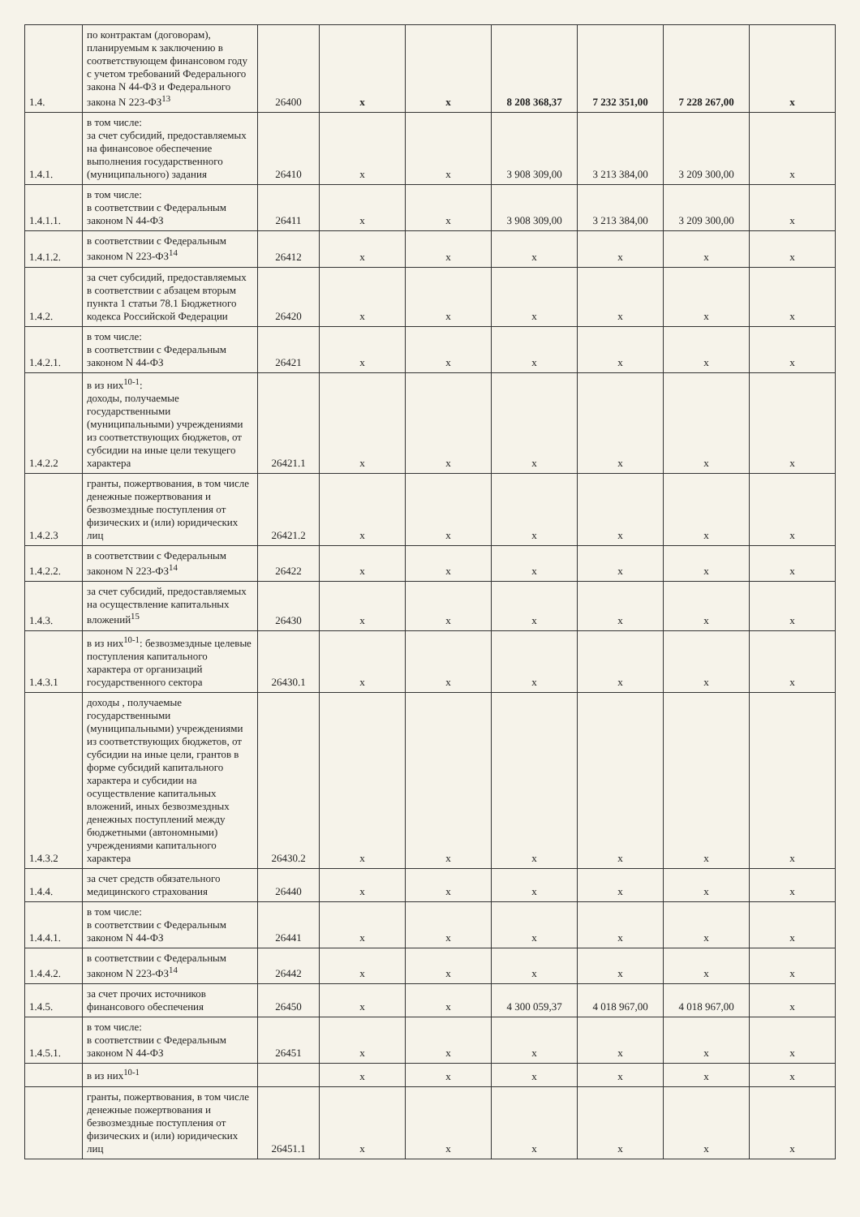| 1.4. | по контрактам (договорам), планируемым к заключению в соответствующем финансовом году с учетом требований Федерального закона N 44-ФЗ и Федерального закона N 223-ФЗ<sup>13</sup> | 26400 | x | x | 8 208 368,37 | 7 232 351,00 | 7 228 267,00 | x |
| 1.4.1. | в том числе: за счет субсидий, предоставляемых на финансовое обеспечение выполнения государственного (муниципального) задания | 26410 | x | x | 3 908 309,00 | 3 213 384,00 | 3 209 300,00 | x |
| 1.4.1.1. | в том числе: в соответствии с Федеральным законом N 44-ФЗ | 26411 | x | x | 3 908 309,00 | 3 213 384,00 | 3 209 300,00 | x |
| 1.4.1.2. | в соответствии с Федеральным законом N 223-ФЗ<sup>14</sup> | 26412 | x | x | x | x | x | x |
| 1.4.2. | за счет субсидий, предоставляемых в соответствии с абзацем вторым пункта 1 статьи 78.1 Бюджетного кодекса Российской Федерации | 26420 | x | x | x | x | x | x |
| 1.4.2.1. | в том числе: в соответствии с Федеральным законом N 44-ФЗ | 26421 | x | x | x | x | x | x |
| 1.4.2.2 | в из них<sup>10-1</sup>: доходы, получаемые государственными (муниципальными) учреждениями из соответствующих бюджетов, от субсидии на иные цели текущего характера | 26421.1 | x | x | x | x | x | x |
| 1.4.2.3 | гранты, пожертвования, в том числе денежные пожертвования и безвозмездные поступления от физических и (или) юридических лиц | 26421.2 | x | x | x | x | x | x |
| 1.4.2.2. | в соответствии с Федеральным законом N 223-ФЗ<sup>14</sup> | 26422 | x | x | x | x | x | x |
| 1.4.3. | за счет субсидий, предоставляемых на осуществление капитальных вложений<sup>15</sup> | 26430 | x | x | x | x | x | x |
| 1.4.3.1 | в из них<sup>10-1</sup>: безвозмездные целевые поступления капитального характера от организаций государственного сектора | 26430.1 | x | x | x | x | x | x |
| 1.4.3.2 | доходы , получаемые государственными (муниципальными) учреждениями из соответствующих бюджетов, от субсидии на иные цели, грантов в форме субсидий капитального характера и субсидии на осуществление капитальных вложений, иных безвозмездных денежных поступлений между бюджетными (автономными) учреждениями капитального характера | 26430.2 | x | x | x | x | x | x |
| 1.4.4. | за счет средств обязательного медицинского страхования | 26440 | x | x | x | x | x | x |
| 1.4.4.1. | в том числе: в соответствии с Федеральным законом N 44-ФЗ | 26441 | x | x | x | x | x | x |
| 1.4.4.2. | в соответствии с Федеральным законом N 223-ФЗ<sup>14</sup> | 26442 | x | x | x | x | x | x |
| 1.4.5. | за счет прочих источников финансового обеспечения | 26450 | x | x | 4 300 059,37 | 4 018 967,00 | 4 018 967,00 | x |
| 1.4.5.1. | в том числе: в соответствии с Федеральным законом N 44-ФЗ | 26451 | x | x | x | x | x | x |
| | в из них<sup>10-1</sup> | | x | x | x | x | x | x |
| | гранты, пожертвования, в том числе денежные пожертвования и безвозмездные поступления от физических и (или) юридических лиц | 26451.1 | x | x | x | x | x | x |